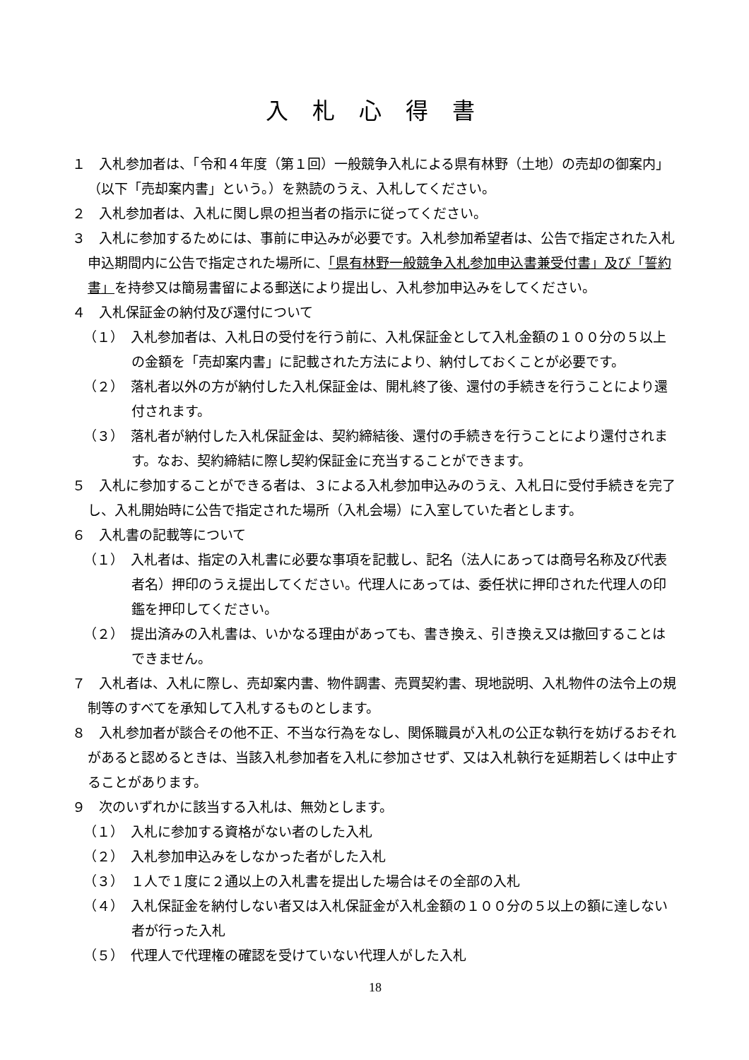入札心得書
１　入札参加者は、「令和４年度（第１回）一般競争入札による県有林野（土地）の売却の御案内」（以下「売却案内書」という。）を熟読のうえ、入札してください。
２　入札参加者は、入札に関し県の担当者の指示に従ってください。
３　入札に参加するためには、事前に申込みが必要です。入札参加希望者は、公告で指定された入札申込期間内に公告で指定された場所に、「県有林野一般競争入札参加申込書兼受付書」及び「誓約書」を持参又は簡易書留による郵送により提出し、入札参加申込みをしてください。
４　入札保証金の納付及び還付について
（１）　入札参加者は、入札日の受付を行う前に、入札保証金として入札金額の１００分の５以上の金額を「売却案内書」に記載された方法により、納付しておくことが必要です。
（２）　落札者以外の方が納付した入札保証金は、開札終了後、還付の手続きを行うことにより還付されます。
（３）　落札者が納付した入札保証金は、契約締結後、還付の手続きを行うことにより還付されます。なお、契約締結に際し契約保証金に充当することができます。
５　入札に参加することができる者は、３による入札参加申込みのうえ、入札日に受付手続きを完了し、入札開始時に公告で指定された場所（入札会場）に入室していた者とします。
６　入札書の記載等について
（１）　入札者は、指定の入札書に必要な事項を記載し、記名（法人にあっては商号名称及び代表者名）押印のうえ提出してください。代理人にあっては、委任状に押印された代理人の印鑑を押印してください。
（２）　提出済みの入札書は、いかなる理由があっても、書き換え、引き換え又は撤回することはできません。
７　入札者は、入札に際し、売却案内書、物件調書、売買契約書、現地説明、入札物件の法令上の規制等のすべてを承知して入札するものとします。
８　入札参加者が談合その他不正、不当な行為をなし、関係職員が入札の公正な執行を妨げるおそれがあると認めるときは、当該入札参加者を入札に参加させず、又は入札執行を延期若しくは中止することがあります。
９　次のいずれかに該当する入札は、無効とします。
（１）　入札に参加する資格がない者のした入札
（２）　入札参加申込みをしなかった者がした入札
（３）　１人で１度に２通以上の入札書を提出した場合はその全部の入札
（４）　入札保証金を納付しない者又は入札保証金が入札金額の１００分の５以上の額に達しない者が行った入札
（５）　代理人で代理権の確認を受けていない代理人がした入札
18